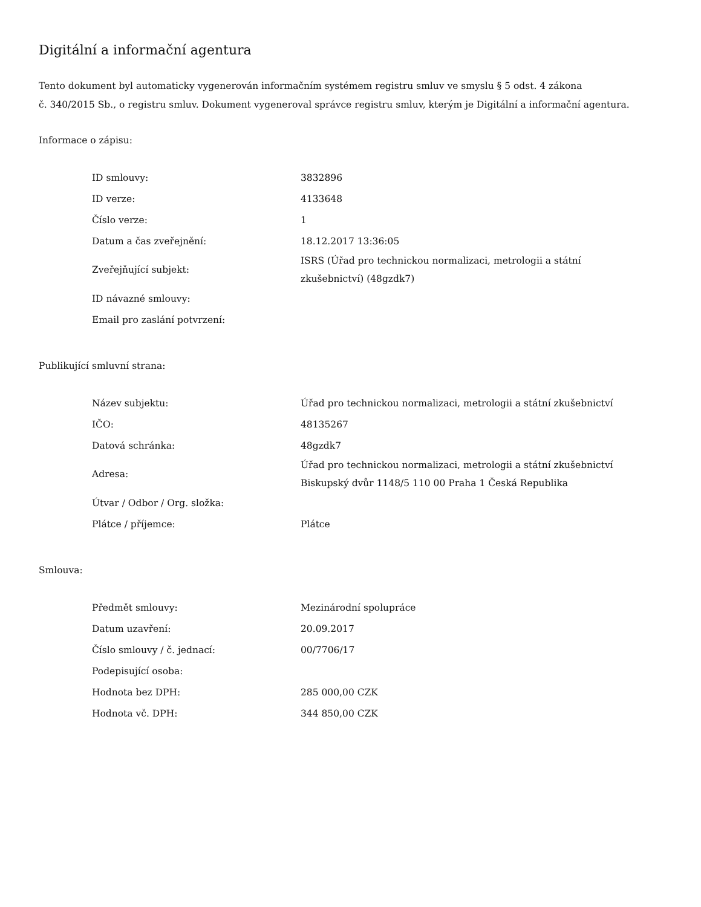Digitální a informační agentura
Tento dokument byl automaticky vygenerován informačním systémem registru smluv ve smyslu § 5 odst. 4 zákona
č. 340/2015 Sb., o registru smluv. Dokument vygeneroval správce registru smluv, kterým je Digitální a informační agentura.
Informace o zápisu:
| ID smlouvy: | 3832896 |
| ID verze: | 4133648 |
| Číslo verze: | 1 |
| Datum a čas zveřejnění: | 18.12.2017 13:36:05 |
| Zveřejňující subjekt: | ISRS (Úřad pro technickou normalizaci, metrologii a státní zkušebnictví) (48gzdk7) |
| ID návazné smlouvy: | |
| Email pro zaslání potvrzení: | |
Publikující smluvní strana:
| Název subjektu: | Úřad pro technickou normalizaci, metrologii a státní zkušebnictví |
| IČO: | 48135267 |
| Datová schránka: | 48gzdk7 |
| Adresa: | Úřad pro technickou normalizaci, metrologii a státní zkušebnictví Biskupský dvůr 1148/5 110 00 Praha 1 Česká Republika |
| Útvar / Odbor / Org. složka: | |
| Plátce / příjemce: | Plátce |
Smlouva:
| Předmět smlouvy: | Mezinárodní spolupráce |
| Datum uzavření: | 20.09.2017 |
| Číslo smlouvy / č. jednací: | 00/7706/17 |
| Podepisující osoba: | |
| Hodnota bez DPH: | 285 000,00 CZK |
| Hodnota vč. DPH: | 344 850,00 CZK |